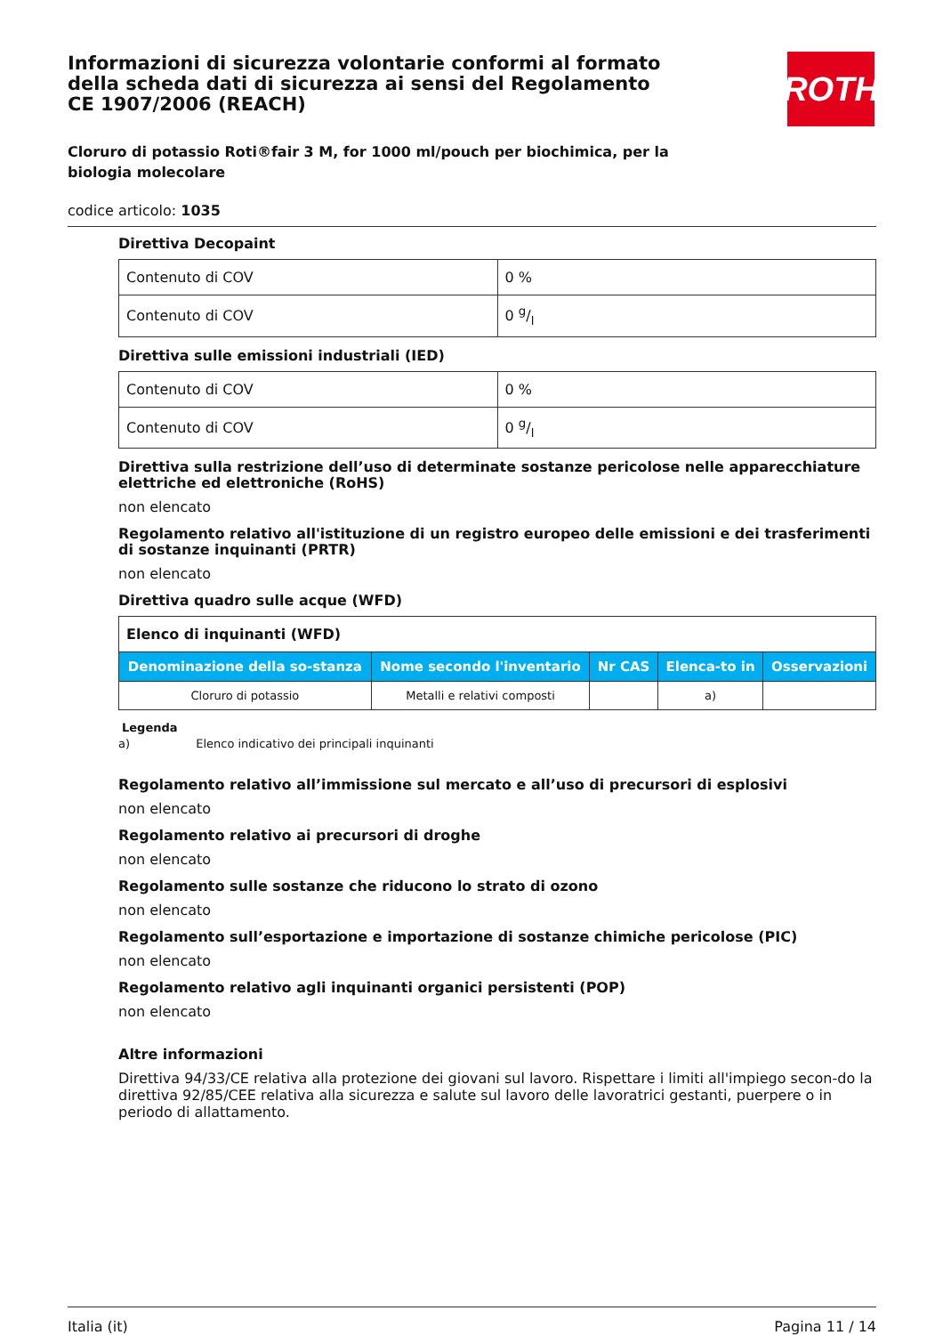ROTH
Informazioni di sicurezza volontarie conformi al formato della scheda dati di sicurezza ai sensi del Regolamento CE 1907/2006 (REACH)
Cloruro di potassio Roti®fair 3 M, for 1000 ml/pouch per biochimica, per la biologia molecolare
codice articolo: 1035
Direttiva Decopaint
| Contenuto di COV | 0 % |
| Contenuto di COV | 0 g/l |
Direttiva sulle emissioni industriali (IED)
| Contenuto di COV | 0 % |
| Contenuto di COV | 0 g/l |
Direttiva sulla restrizione dell’uso di determinate sostanze pericolose nelle apparecchiature elettriche ed elettroniche (RoHS)
non elencato
Regolamento relativo all'istituzione di un registro europeo delle emissioni e dei trasferimenti di sostanze inquinanti (PRTR)
non elencato
Direttiva quadro sulle acque (WFD)
| Elenco di inquinanti (WFD) | | | | |
| Denominazione della so-stanza | Nome secondo l'inventario | Nr CAS | Elenca-to in | Osservazioni |
| Cloruro di potassio | Metalli e relativi composti | | a) | |
Legenda
a) Elenco indicativo dei principali inquinanti
Regolamento relativo all’immissione sul mercato e all’uso di precursori di esplosivi
non elencato
Regolamento relativo ai precursori di droghe
non elencato
Regolamento sulle sostanze che riducono lo strato di ozono
non elencato
Regolamento sull’esportazione e importazione di sostanze chimiche pericolose (PIC)
non elencato
Regolamento relativo agli inquinanti organici persistenti (POP)
non elencato
Altre informazioni
Direttiva 94/33/CE relativa alla protezione dei giovani sul lavoro. Rispettare i limiti all'impiego secon-do la direttiva 92/85/CEE relativa alla sicurezza e salute sul lavoro delle lavoratrici gestanti, puerpere o in periodo di allattamento.
Italia (it) Pagina 11 / 14